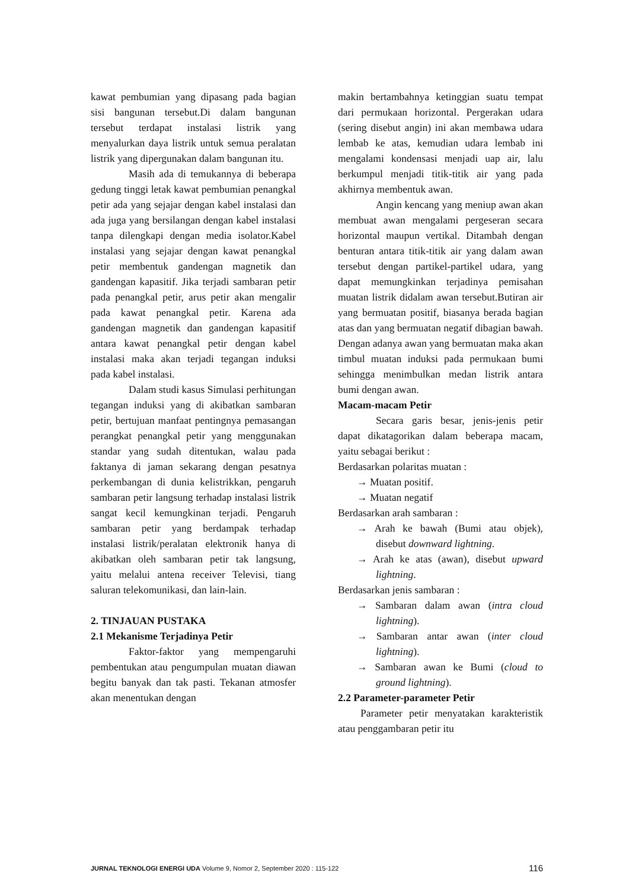kawat pembumian yang dipasang pada bagian sisi bangunan tersebut.Di dalam bangunan tersebut terdapat instalasi listrik yang menyalurkan daya listrik untuk semua peralatan listrik yang dipergunakan dalam bangunan itu.
Masih ada di temukannya di beberapa gedung tinggi letak kawat pembumian penangkal petir ada yang sejajar dengan kabel instalasi dan ada juga yang bersilangan dengan kabel instalasi tanpa dilengkapi dengan media isolator.Kabel instalasi yang sejajar dengan kawat penangkal petir membentuk gandengan magnetik dan gandengan kapasitif. Jika terjadi sambaran petir pada penangkal petir, arus petir akan mengalir pada kawat penangkal petir. Karena ada gandengan magnetik dan gandengan kapasitif antara kawat penangkal petir dengan kabel instalasi maka akan terjadi tegangan induksi pada kabel instalasi.
Dalam studi kasus Simulasi perhitungan tegangan induksi yang di akibatkan sambaran petir, bertujuan manfaat pentingnya pemasangan perangkat penangkal petir yang menggunakan standar yang sudah ditentukan, walau pada faktanya di jaman sekarang dengan pesatnya perkembangan di dunia kelistrikkan, pengaruh sambaran petir langsung terhadap instalasi listrik sangat kecil kemungkinan terjadi. Pengaruh sambaran petir yang berdampak terhadap instalasi listrik/peralatan elektronik hanya di akibatkan oleh sambaran petir tak langsung, yaitu melalui antena receiver Televisi, tiang saluran telekomunikasi, dan lain-lain.
2. TINJAUAN PUSTAKA
2.1 Mekanisme Terjadinya Petir
Faktor-faktor yang mempengaruhi pembentukan atau pengumpulan muatan diawan begitu banyak dan tak pasti. Tekanan atmosfer akan menentukan dengan
makin bertambahnya ketinggian suatu tempat dari permukaan horizontal. Pergerakan udara (sering disebut angin) ini akan membawa udara lembab ke atas, kemudian udara lembab ini mengalami kondensasi menjadi uap air, lalu berkumpul menjadi titik-titik air yang pada akhirnya membentuk awan.
Angin kencang yang meniup awan akan membuat awan mengalami pergeseran secara horizontal maupun vertikal. Ditambah dengan benturan antara titik-titik air yang dalam awan tersebut dengan partikel-partikel udara, yang dapat memungkinkan terjadinya pemisahan muatan listrik didalam awan tersebut.Butiran air yang bermuatan positif, biasanya berada bagian atas dan yang bermuatan negatif dibagian bawah. Dengan adanya awan yang bermuatan maka akan timbul muatan induksi pada permukaan bumi sehingga menimbulkan medan listrik antara bumi dengan awan.
Macam-macam Petir
Secara garis besar, jenis-jenis petir dapat dikatagorikan dalam beberapa macam, yaitu sebagai berikut :
Berdasarkan polaritas muatan :
→ Muatan positif.
→ Muatan negatif
Berdasarkan arah sambaran :
→ Arah ke bawah (Bumi atau objek), disebut downward lightning.
→ Arah ke atas (awan), disebut upward lightning.
Berdasarkan jenis sambaran :
→ Sambaran dalam awan (intra cloud lightning).
→ Sambaran antar awan (inter cloud lightning).
→ Sambaran awan ke Bumi (cloud to ground lightning).
2.2 Parameter-parameter Petir
Parameter petir menyatakan karakteristik atau penggambaran petir itu
JURNAL TEKNOLOGI ENERGI UDA Volume 9, Nomor 2, September 2020 : 115-122 116